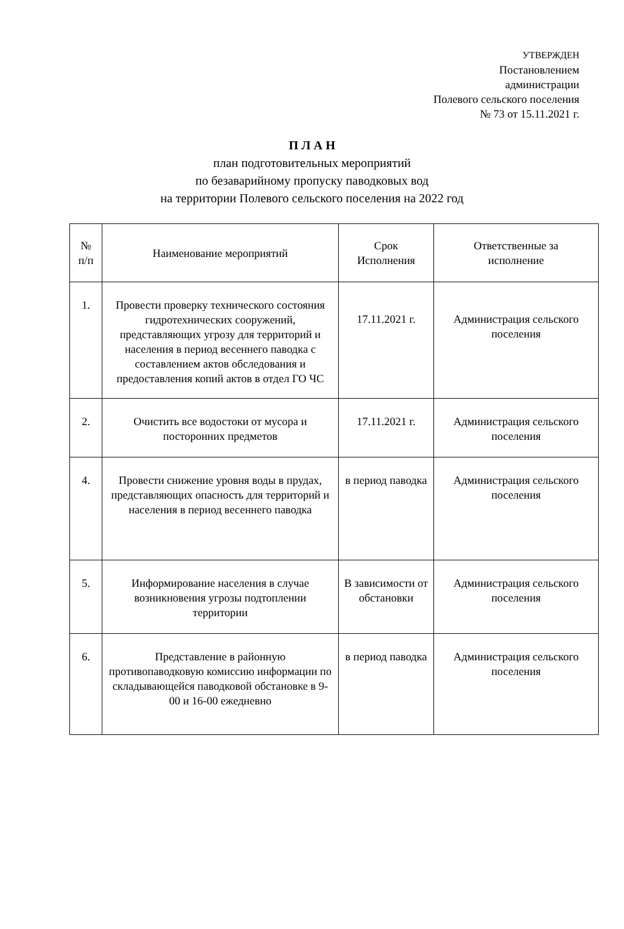УТВЕРЖДЕН
Постановлением
администрации
Полевого сельского поселения
№ 73 от 15.11.2021 г.
П Л А Н
план подготовительных мероприятий
по безаварийному пропуску паводковых вод
на территории Полевого сельского поселения на 2022 год
| № п/п | Наименование мероприятий | Срок Исполнения | Ответственные за исполнение |
| --- | --- | --- | --- |
| 1. | Провести проверку технического состояния гидротехнических сооружений, представляющих угрозу для территорий и населения в период весеннего паводка с составлением актов обследования и предоставления копий актов в отдел ГО ЧС | 17.11.2021 г. | Администрация сельского поселения |
| 2. | Очистить все водостоки от мусора и посторонних предметов | 17.11.2021 г. | Администрация сельского поселения |
| 4. | Провести снижение уровня воды в прудах, представляющих опасность для территорий и населения в период весеннего паводка | в период паводка | Администрация сельского поселения |
| 5. | Информирование населения в случае возникновения угрозы подтоплении территории | В зависимости от обстановки | Администрация сельского поселения |
| 6. | Представление в районную противопаводковую комиссию информации по складывающейся паводковой обстановке в 9-00 и 16-00 ежедневно | в период паводка | Администрация сельского поселения |